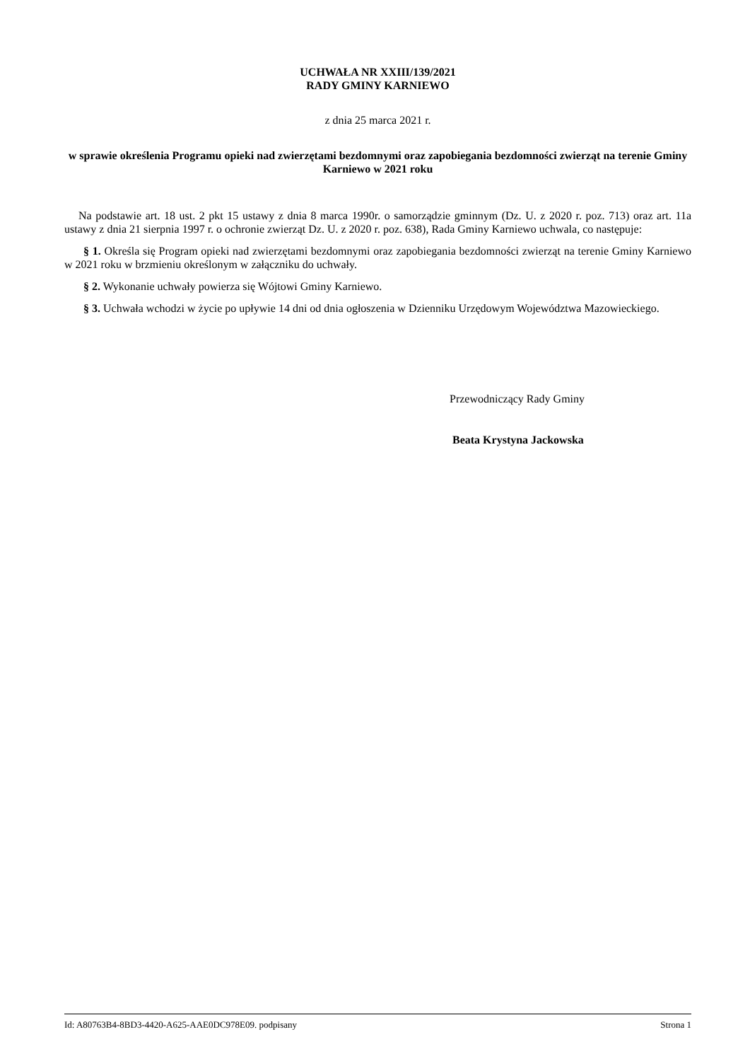UCHWAŁA NR XXIII/139/2021
RADY GMINY KARNIEWO
z dnia 25 marca 2021 r.
w sprawie określenia Programu opieki nad zwierzętami bezdomnymi oraz zapobiegania bezdomności zwierząt na terenie Gminy Karniewo w 2021 roku
Na podstawie art. 18 ust. 2 pkt 15 ustawy z dnia 8 marca 1990r. o samorządzie gminnym (Dz. U. z 2020 r. poz. 713) oraz art. 11a ustawy z dnia 21 sierpnia 1997 r. o ochronie zwierząt Dz. U. z 2020 r. poz. 638), Rada Gminy Karniewo uchwala, co następuje:
§ 1. Określa się Program opieki nad zwierzętami bezdomnymi oraz zapobiegania bezdomności zwierząt na terenie Gminy Karniewo w 2021 roku w brzmieniu określonym w załączniku do uchwały.
§ 2. Wykonanie uchwały powierza się Wójtowi Gminy Karniewo.
§ 3. Uchwała wchodzi w życie po upływie 14 dni od dnia ogłoszenia w Dzienniku Urzędowym Województwa Mazowieckiego.
Przewodniczący Rady Gminy
Beata Krystyna Jackowska
Id: A80763B4-8BD3-4420-A625-AAE0DC978E09. podpisany Strona 1